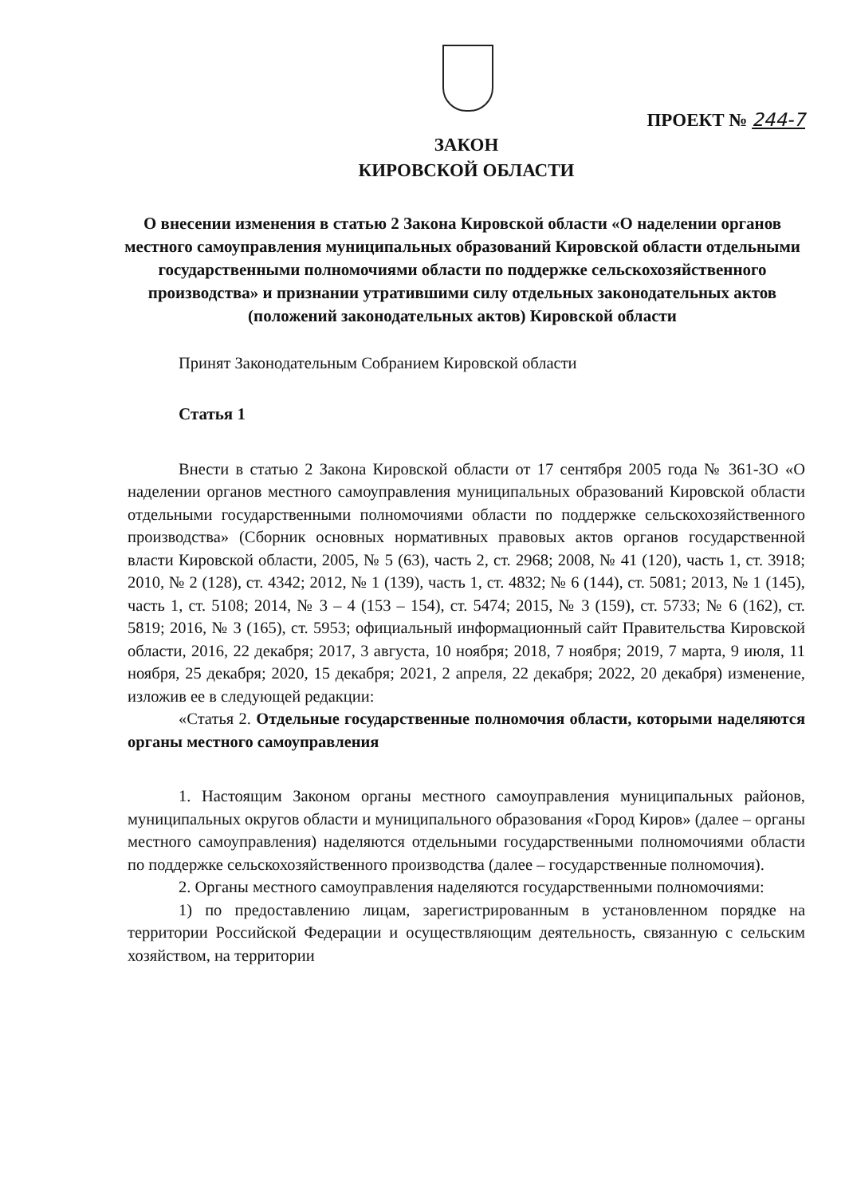ПРОЕКТ № 244-7
ЗАКОН
КИРОВСКОЙ ОБЛАСТИ
О внесении изменения в статью 2 Закона Кировской области «О наделении органов местного самоуправления муниципальных образований Кировской области отдельными государственными полномочиями области по поддержке сельскохозяйственного производства» и признании утратившими силу отдельных законодательных актов (положений законодательных актов) Кировской области
Принят Законодательным Собранием Кировской области
Статья 1
Внести в статью 2 Закона Кировской области от 17 сентября 2005 года № 361-ЗО «О наделении органов местного самоуправления муниципальных образований Кировской области отдельными государственными полномочиями области по поддержке сельскохозяйственного производства» (Сборник основных нормативных правовых актов органов государственной власти Кировской области, 2005, № 5 (63), часть 2, ст. 2968; 2008, № 41 (120), часть 1, ст. 3918; 2010, № 2 (128), ст. 4342; 2012, № 1 (139), часть 1, ст. 4832; № 6 (144), ст. 5081; 2013, № 1 (145), часть 1, ст. 5108; 2014, № 3 – 4 (153 – 154), ст. 5474; 2015, № 3 (159), ст. 5733; № 6 (162), ст. 5819; 2016, № 3 (165), ст. 5953; официальный информационный сайт Правительства Кировской области, 2016, 22 декабря; 2017, 3 августа, 10 ноября; 2018, 7 ноября; 2019, 7 марта, 9 июля, 11 ноября, 25 декабря; 2020, 15 декабря; 2021, 2 апреля, 22 декабря; 2022, 20 декабря) изменение, изложив ее в следующей редакции:
«Статья 2. Отдельные государственные полномочия области, которыми наделяются органы местного самоуправления
1. Настоящим Законом органы местного самоуправления муниципальных районов, муниципальных округов области и муниципального образования «Город Киров» (далее – органы местного самоуправления) наделяются отдельными государственными полномочиями области по поддержке сельскохозяйственного производства (далее – государственные полномочия).
2. Органы местного самоуправления наделяются государственными полномочиями:
1) по предоставлению лицам, зарегистрированным в установленном порядке на территории Российской Федерации и осуществляющим деятельность, связанную с сельским хозяйством, на территории